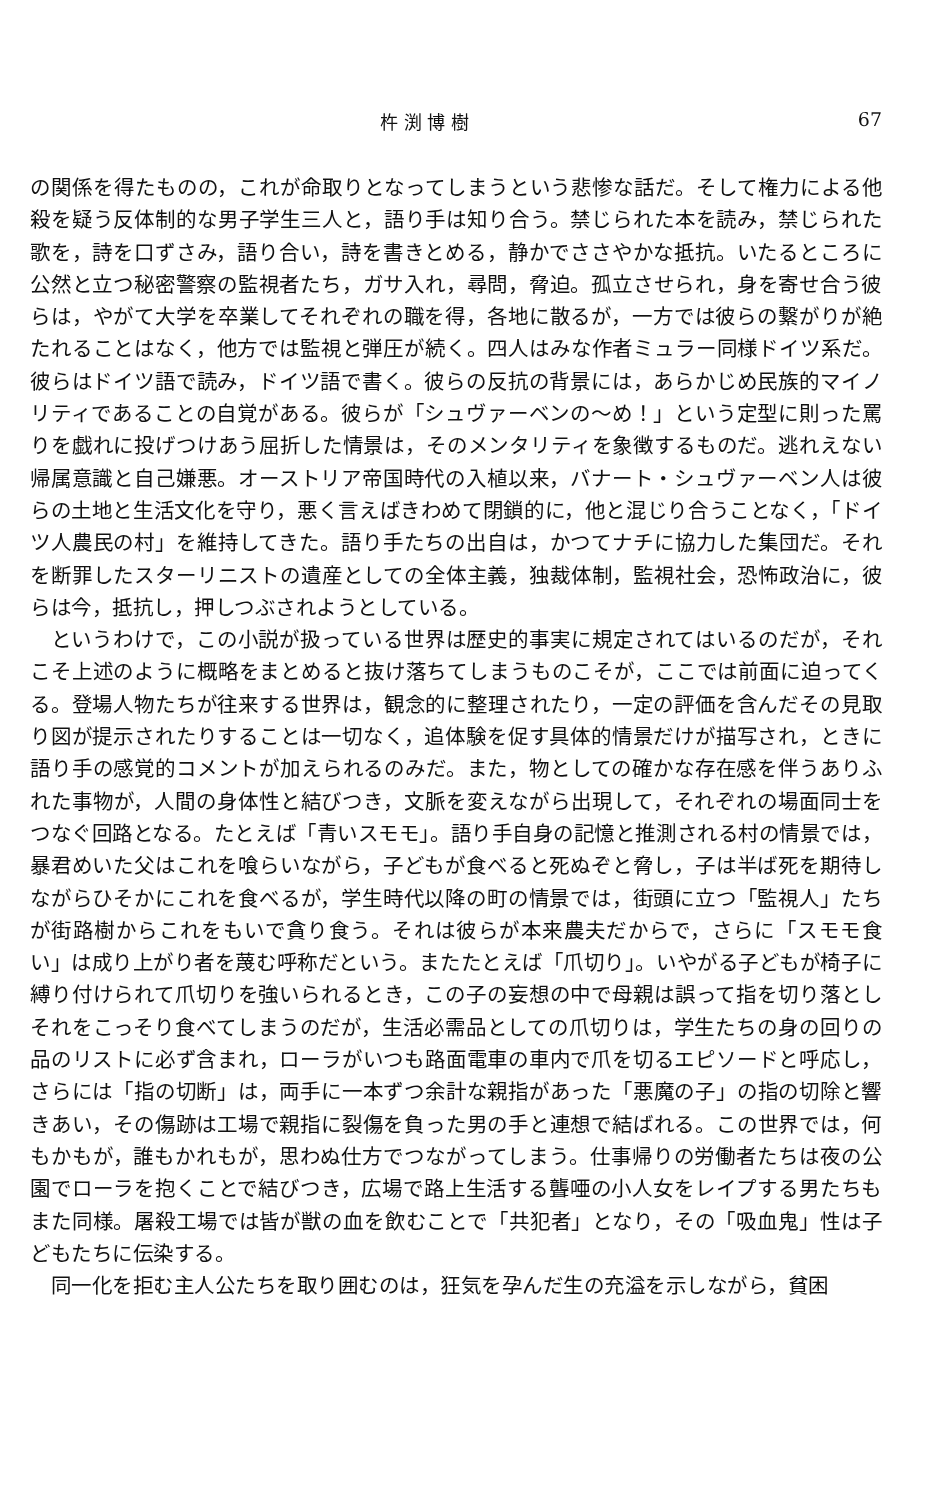杵 渕 博 樹 67
の関係を得たものの，これが命取りとなってしまうという悲惨な話だ。そして権力による他殺を疑う反体制的な男子学生三人と，語り手は知り合う。禁じられた本を読み，禁じられた歌を，詩を口ずさみ，語り合い，詩を書きとめる，静かでささやかな抵抗。いたるところに公然と立つ秘密警察の監視者たち，ガサ入れ，尋問，脅迫。孤立させられ，身を寄せ合う彼らは，やがて大学を卒業してそれぞれの職を得，各地に散るが，一方では彼らの繋がりが絶たれることはなく，他方では監視と弾圧が続く。四人はみな作者ミュラー同様ドイツ系だ。彼らはドイツ語で読み，ドイツ語で書く。彼らの反抗の背景には，あらかじめ民族的マイノリティであることの自覚がある。彼らが「シュヴァーベンの〜め！」という定型に則った罵りを戯れに投げつけあう屈折した情景は，そのメンタリティを象徴するものだ。逃れえない帰属意識と自己嫌悪。オーストリア帝国時代の入植以来，バナート・シュヴァーベン人は彼らの土地と生活文化を守り，悪く言えばきわめて閉鎖的に，他と混じり合うことなく，「ドイツ人農民の村」を維持してきた。語り手たちの出自は，かつてナチに協力した集団だ。それを断罪したスターリニストの遺産としての全体主義，独裁体制，監視社会，恐怖政治に，彼らは今，抵抗し，押しつぶされようとしている。
というわけで，この小説が扱っている世界は歴史的事実に規定されてはいるのだが，それこそ上述のように概略をまとめると抜け落ちてしまうものこそが，ここでは前面に迫ってくる。登場人物たちが往来する世界は，観念的に整理されたり，一定の評価を含んだその見取り図が提示されたりすることは一切なく，追体験を促す具体的情景だけが描写され，ときに語り手の感覚的コメントが加えられるのみだ。また，物としての確かな存在感を伴うありふれた事物が，人間の身体性と結びつき，文脈を変えながら出現して，それぞれの場面同士をつなぐ回路となる。たとえば「青いスモモ」。語り手自身の記憶と推測される村の情景では，暴君めいた父はこれを喰らいながら，子どもが食べると死ぬぞと脅し，子は半ば死を期待しながらひそかにこれを食べるが，学生時代以降の町の情景では，街頭に立つ「監視人」たちが街路樹からこれをもいで貪り食う。それは彼らが本来農夫だからで，さらに「スモモ食い」は成り上がり者を蔑む呼称だという。またたとえば「爪切り」。いやがる子どもが椅子に縛り付けられて爪切りを強いられるとき，この子の妄想の中で母親は誤って指を切り落としそれをこっそり食べてしまうのだが，生活必需品としての爪切りは，学生たちの身の回りの品のリストに必ず含まれ，ローラがいつも路面電車の車内で爪を切るエピソードと呼応し，さらには「指の切断」は，両手に一本ずつ余計な親指があった「悪魔の子」の指の切除と響きあい，その傷跡は工場で親指に裂傷を負った男の手と連想で結ばれる。この世界では，何もかもが，誰もかれもが，思わぬ仕方でつながってしまう。仕事帰りの労働者たちは夜の公園でローラを抱くことで結びつき，広場で路上生活する聾唖の小人女をレイプする男たちもまた同様。屠殺工場では皆が獣の血を飲むことで「共犯者」となり，その「吸血鬼」性は子どもたちに伝染する。
同一化を拒む主人公たちを取り囲むのは，狂気を孕んだ生の充溢を示しながら，貧困